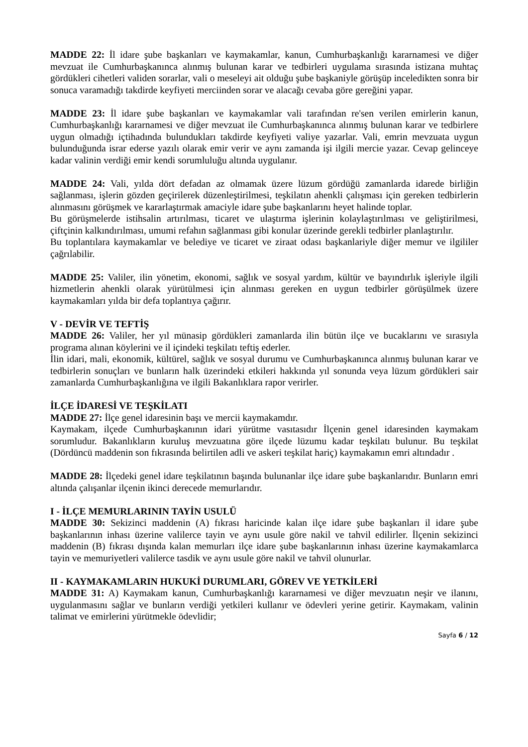MADDE 22: İl idare şube başkanları ve kaymakamlar, kanun, Cumhurbaşkanlığı kararnamesi ve diğer mevzuat ile Cumhurbaşkanınca alınmış bulunan karar ve tedbirleri uygulama sırasında istizana muhtaç gördükleri cihetleri validen sorarlar, vali o meseleyi ait olduğu şube başkaniyle görüşüp inceledikten sonra bir sonuca varamadığı takdirde keyfiyeti merciinden sorar ve alacağı cevaba göre gereğini yapar.
MADDE 23: İl idare şube başkanları ve kaymakamlar vali tarafından re'sen verilen emirlerin kanun, Cumhurbaşkanlığı kararnamesi ve diğer mevzuat ile Cumhurbaşkanınca alınmış bulunan karar ve tedbirlere uygun olmadığı içtihadında bulundukları takdirde keyfiyeti valiye yazarlar. Vali, emrin mevzuata uygun bulunduğunda israr ederse yazılı olarak emir verir ve aynı zamanda işi ilgili mercie yazar. Cevap gelinceye kadar valinin verdiği emir kendi sorumluluğu altında uygulanır.
MADDE 24: Vali, yılda dört defadan az olmamak üzere lüzum gördüğü zamanlarda idarede birliğin sağlanması, işlerin gözden geçirilerek düzenleştirilmesi, teşkilatın ahenkli çalışması için gereken tedbirlerin alınmasını görüşmek ve kararlaştırmak amaciyle idare şube başkanlarını heyet halinde toplar.
Bu görüşmelerde istihsalin artırılması, ticaret ve ulaştırma işlerinin kolaylaştırılması ve geliştirilmesi, çiftçinin kalkındırılması, umumi refahın sağlanması gibi konular üzerinde gerekli tedbirler planlaştırılır.
Bu toplantılara kaymakamlar ve belediye ve ticaret ve ziraat odası başkanlariyle diğer memur ve ilgililer çağrılabilir.
MADDE 25: Valiler, ilin yönetim, ekonomi, sağlık ve sosyal yardım, kültür ve bayındırlık işleriyle ilgili hizmetlerin ahenkli olarak yürütülmesi için alınması gereken en uygun tedbirler görüşülmek üzere kaymakamları yılda bir defa toplantıya çağırır.
V - DEVİR VE TEFTİŞ
MADDE 26: Valiler, her yıl münasip gördükleri zamanlarda ilin bütün ilçe ve bucaklarını ve sırasıyla programa alınan köylerini ve il içindeki teşkilatı teftiş ederler.
İlin idari, mali, ekonomik, kültürel, sağlık ve sosyal durumu ve Cumhurbaşkanınca alınmış bulunan karar ve tedbirlerin sonuçları ve bunların halk üzerindeki etkileri hakkında yıl sonunda veya lüzum gördükleri sair zamanlarda Cumhurbaşkanlığına ve ilgili Bakanlıklara rapor verirler.
İLÇE İDARESİ VE TEŞKİLATI
MADDE 27: İlçe genel idaresinin başı ve mercii kaymakamdır.
Kaymakam, ilçede Cumhurbaşkanının idari yürütme vasıtasıdır İlçenin genel idaresinden kaymakam sorumludur. Bakanlıkların kuruluş mevzuatına göre ilçede lüzumu kadar teşkilatı bulunur. Bu teşkilat (Dördüncü maddenin son fıkrasında belirtilen adli ve askeri teşkilat hariç) kaymakamın emri altındadır .
MADDE 28: İlçedeki genel idare teşkilatının başında bulunanlar ilçe idare şube başkanlarıdır. Bunların emri altında çalışanlar ilçenin ikinci derecede memurlarıdır.
I - İLÇE MEMURLARININ TAYİN USULÜ
MADDE 30: Sekizinci maddenin (A) fıkrası haricinde kalan ilçe idare şube başkanları il idare şube başkanlarının inhası üzerine valilerce tayin ve aynı usule göre nakil ve tahvil edilirler. İlçenin sekizinci maddenin (B) fıkrası dışında kalan memurları ilçe idare şube başkanlarının inhası üzerine kaymakamlarca tayin ve memuriyetleri valilerce tasdik ve aynı usule göre nakil ve tahvil olunurlar.
II - KAYMAKAMLARIN HUKUKİ DURUMLARI, GÖREV VE YETKİLERİ
MADDE 31: A) Kaymakam kanun, Cumhurbaşkanlığı kararnamesi ve diğer mevzuatın neşir ve ilanını, uygulanmasını sağlar ve bunların verdiği yetkileri kullanır ve ödevleri yerine getirir. Kaymakam, valinin talimat ve emirlerini yürütmekle ödevlidir;
Sayfa 6 / 12